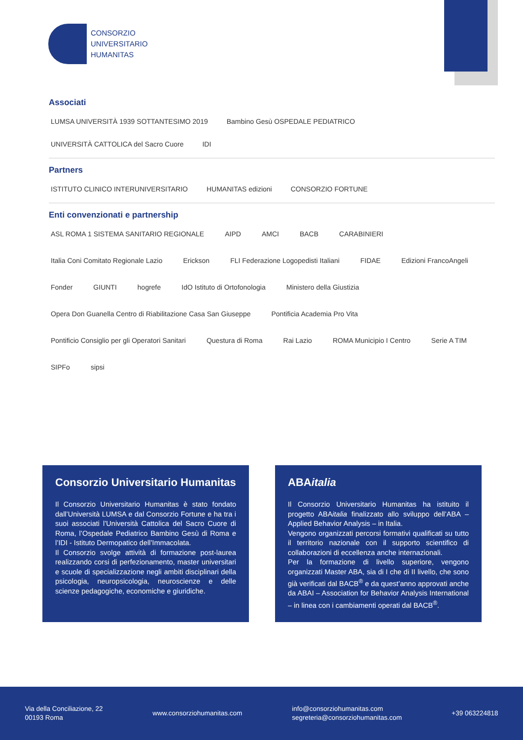CONSORZIO
UNIVERSITARIO
HUMANITAS
Associati
LUMSA UNIVERSITÀ 1939 SOTTANTESIMO 2019 Bambino Gesù OSPEDALE PEDIATRICO UNIVERSITÀ CATTOLICA del Sacro Cuore IDI
Partners
ISTITUTO CLINICO INTERUNIVERSITARIO HUMANITAS edizioni CONSORZIO FORTUNE
Enti convenzionati e partnership
ASL ROMA 1 SISTEMA SANITARIO REGIONALE AIPD AMCI BACB CARABINIERI Italia Coni Comitato Regionale Lazio Erickson FLI Federazione Logopedisti Italiani FIDAE Edizioni FrancoAngeli Fonder GIUNTI hogrefe IdO Istituto di Ortofonologia Ministero della Giustizia Opera Don Guanella Centro di Riabilitazione Casa San Giuseppe Pontificia Academia Pro Vita Pontificio Consiglio per gli Operatori Sanitari Questura di Roma Rai Lazio ROMA Municipio I Centro Serie A TIM SIPFo sipsi
Consorzio Universitario Humanitas
Il Consorzio Universitario Humanitas è stato fondato dall’Università LUMSA e dal Consorzio Fortune e ha tra i suoi associati l’Università Cattolica del Sacro Cuore di Roma, l’Ospedale Pediatrico Bambino Gesù di Roma e l’IDI - Istituto Dermopatico dell’Immacolata.
Il Consorzio svolge attività di formazione post-laurea realizzando corsi di perfezionamento, master universitari e scuole di specializzazione negli ambiti disciplinari della psicologia, neuropsicologia, neuroscienze e delle scienze pedagogiche, economiche e giuridiche.
ABAitalia
Il Consorzio Universitario Humanitas ha istituito il progetto ABAitalia finalizzato allo sviluppo dell’ABA – Applied Behavior Analysis – in Italia.
Vengono organizzati percorsi formativi qualificati su tutto il territorio nazionale con il supporto scientifico di collaborazioni di eccellenza anche internazionali.
Per la formazione di livello superiore, vengono organizzati Master ABA, sia di I che di II livello, che sono già verificati dal BACB<sup>®</sup> e da quest’anno approvati anche da ABAI – Association for Behavior Analysis International – in linea con i cambiamenti operati dal BACB<sup>®</sup>.
Via della Conciliazione, 22
00193 Roma
www.consorziohumanitas.com
info@consorziohumanitas.com
segreteria@consorziohumanitas.com
+39 063224818